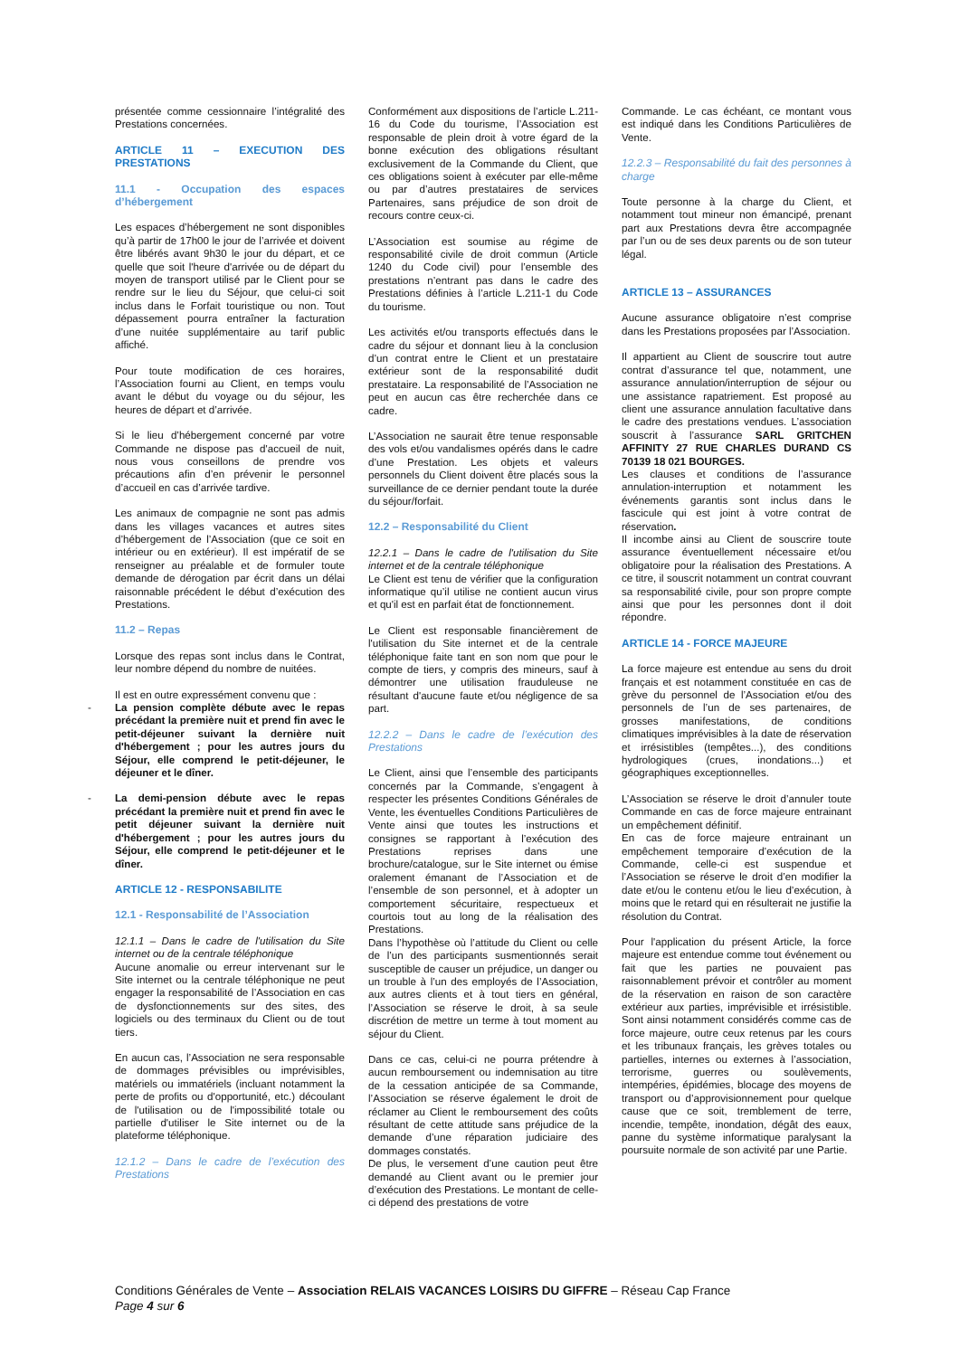présentée comme cessionnaire l’intégralité des Prestations concernées.
ARTICLE 11 – EXECUTION DES PRESTATIONS
11.1 - Occupation des espaces d’hébergement
Les espaces d’hébergement ne sont disponibles qu’à partir de 17h00 le jour de l’arrivée et doivent être libérés avant 9h30 le jour du départ, et ce quelle que soit l'heure d'arrivée ou de départ du moyen de transport utilisé par le Client pour se rendre sur le lieu du Séjour, que celui-ci soit inclus dans le Forfait touristique ou non. Tout dépassement pourra entraîner la facturation d’une nuitée supplémentaire au tarif public affiché.
Pour toute modification de ces horaires, l’Association fourni au Client, en temps voulu avant le début du voyage ou du séjour, les heures de départ et d’arrivée.
Si le lieu d’hébergement concerné par votre Commande ne dispose pas d'accueil de nuit, nous vous conseillons de prendre vos précautions afin d’en prévenir le personnel d’accueil en cas d’arrivée tardive.
Les animaux de compagnie ne sont pas admis dans les villages vacances et autres sites d’hébergement de l’Association (que ce soit en intérieur ou en extérieur). Il est impératif de se renseigner au préalable et de formuler toute demande de dérogation par écrit dans un délai raisonnable précédent le début d’exécution des Prestations.
11.2 – Repas
Lorsque des repas sont inclus dans le Contrat, leur nombre dépend du nombre de nuitées.
Il est en outre expressément convenu que :
- La pension complète débute avec le repas précédant la première nuit et prend fin avec le petit-déjeuner suivant la dernière nuit d'hébergement ; pour les autres jours du Séjour, elle comprend le petit-déjeuner, le déjeuner et le dîner.
- La demi-pension débute avec le repas précédant la première nuit et prend fin avec le petit déjeuner suivant la dernière nuit d'hébergement ; pour les autres jours du Séjour, elle comprend le petit-déjeuner et le dîner.
ARTICLE 12 - RESPONSABILITE
12.1 - Responsabilité de l’Association
12.1.1 – Dans le cadre de l'utilisation du Site internet ou de la centrale téléphonique
Aucune anomalie ou erreur intervenant sur le Site internet ou la centrale téléphonique ne peut engager la responsabilité de l’Association en cas de dysfonctionnements sur des sites, des logiciels ou des terminaux du Client ou de tout tiers.
En aucun cas, l’Association ne sera responsable de dommages prévisibles ou imprévisibles, matériels ou immatériels (incluant notamment la perte de profits ou d'opportunité, etc.) découlant de l'utilisation ou de l'impossibilité totale ou partielle d'utiliser le Site internet ou de la plateforme téléphonique.
12.1.2 – Dans le cadre de l’exécution des Prestations
Conformément aux dispositions de l’article L.211-16 du Code du tourisme, l’Association est responsable de plein droit à votre égard de la bonne exécution des obligations résultant exclusivement de la Commande du Client, que ces obligations soient à exécuter par elle-même ou par d’autres prestataires de services Partenaires, sans préjudice de son droit de recours contre ceux-ci.
L’Association est soumise au régime de responsabilité civile de droit commun (Article 1240 du Code civil) pour l’ensemble des prestations n’entrant pas dans le cadre des Prestations définies à l’article L.211-1 du Code du tourisme.
Les activités et/ou transports effectués dans le cadre du séjour et donnant lieu à la conclusion d’un contrat entre le Client et un prestataire extérieur sont de la responsabilité dudit prestataire. La responsabilité de l’Association ne peut en aucun cas être recherchée dans ce cadre.
L’Association ne saurait être tenue responsable des vols et/ou vandalismes opérés dans le cadre d’une Prestation. Les objets et valeurs personnels du Client doivent être placés sous la surveillance de ce dernier pendant toute la durée du séjour/forfait.
12.2 – Responsabilité du Client
12.2.1 – Dans le cadre de l'utilisation du Site internet et de la centrale téléphonique
Le Client est tenu de vérifier que la configuration informatique qu’il utilise ne contient aucun virus et qu'il est en parfait état de fonctionnement.
Le Client est responsable financièrement de l'utilisation du Site internet et de la centrale téléphonique faite tant en son nom que pour le compte de tiers, y compris des mineurs, sauf à démontrer une utilisation frauduleuse ne résultant d'aucune faute et/ou négligence de sa part.
12.2.2 – Dans le cadre de l’exécution des Prestations
Le Client, ainsi que l’ensemble des participants concernés par la Commande, s’engagent à respecter les présentes Conditions Générales de Vente, les éventuelles Conditions Particulières de Vente ainsi que toutes les instructions et consignes se rapportant à l’exécution des Prestations reprises dans une brochure/catalogue, sur le Site internet ou émise oralement émanant de l’Association et de l’ensemble de son personnel, et à adopter un comportement sécuritaire, respectueux et courtois tout au long de la réalisation des Prestations.
Dans l’hypothèse où l’attitude du Client ou celle de l’un des participants susmentionnés serait susceptible de causer un préjudice, un danger ou un trouble à l’un des employés de l’Association, aux autres clients et à tout tiers en général, l’Association se réserve le droit, à sa seule discrétion de mettre un terme à tout moment au séjour du Client.
Dans ce cas, celui-ci ne pourra prétendre à aucun remboursement ou indemnisation au titre de la cessation anticipée de sa Commande, l’Association se réserve également le droit de réclamer au Client le remboursement des coûts résultant de cette attitude sans préjudice de la demande d’une réparation judiciaire des dommages constatés.
De plus, le versement d’une caution peut être demandé au Client avant ou le premier jour d’exécution des Prestations. Le montant de celle-ci dépend des prestations de votre
Commande. Le cas échéant, ce montant vous est indiqué dans les Conditions Particulières de Vente.
12.2.3 – Responsabilité du fait des personnes à charge
Toute personne à la charge du Client, et notamment tout mineur non émancipé, prenant part aux Prestations devra être accompagnée par l’un ou de ses deux parents ou de son tuteur légal.
ARTICLE 13 – ASSURANCES
Aucune assurance obligatoire n’est comprise dans les Prestations proposées par l’Association.
Il appartient au Client de souscrire tout autre contrat d’assurance tel que, notamment, une assurance annulation/interruption de séjour ou une assistance rapatriement. Est proposé au client une assurance annulation facultative dans le cadre des prestations vendues. L’association souscrit à l’assurance SARL GRITCHEN AFFINITY 27 RUE CHARLES DURAND CS 70139 18 021 BOURGES.
Les clauses et conditions de l’assurance annulation-interruption et notamment les événements garantis sont inclus dans le fascicule qui est joint à votre contrat de réservation.
Il incombe ainsi au Client de souscrire toute assurance éventuellement nécessaire et/ou obligatoire pour la réalisation des Prestations. A ce titre, il souscrit notamment un contrat couvrant sa responsabilité civile, pour son propre compte ainsi que pour les personnes dont il doit répondre.
ARTICLE 14 - FORCE MAJEURE
La force majeure est entendue au sens du droit français et est notamment constituée en cas de grève du personnel de l’Association et/ou des personnels de l’un de ses partenaires, de grosses manifestations, de conditions climatiques imprévisibles à la date de réservation et irrésistibles (tempêtes...), des conditions hydrologiques (crues, inondations...) et géographiques exceptionnelles.
L’Association se réserve le droit d’annuler toute Commande en cas de force majeure entrainant un empêchement définitif.
En cas de force majeure entrainant un empêchement temporaire d’exécution de la Commande, celle-ci est suspendue et l’Association se réserve le droit d’en modifier la date et/ou le contenu et/ou le lieu d’exécution, à moins que le retard qui en résulterait ne justifie la résolution du Contrat.
Pour l'application du présent Article, la force majeure est entendue comme tout événement ou fait que les parties ne pouvaient pas raisonnablement prévoir et contrôler au moment de la réservation en raison de son caractère extérieur aux parties, imprévisible et irrésistible. Sont ainsi notamment considérés comme cas de force majeure, outre ceux retenus par les cours et les tribunaux français, les grèves totales ou partielles, internes ou externes à l’association, terrorisme, guerres ou soulèvements, intempéries, épidémies, blocage des moyens de transport ou d’approvisionnement pour quelque cause que ce soit, tremblement de terre, incendie, tempête, inondation, dégât des eaux, panne du système informatique paralysant la poursuite normale de son activité par une Partie.
Conditions Générales de Vente – Association RELAIS VACANCES LOISIRS DU GIFFRE – Réseau Cap France
Page 4 sur 6